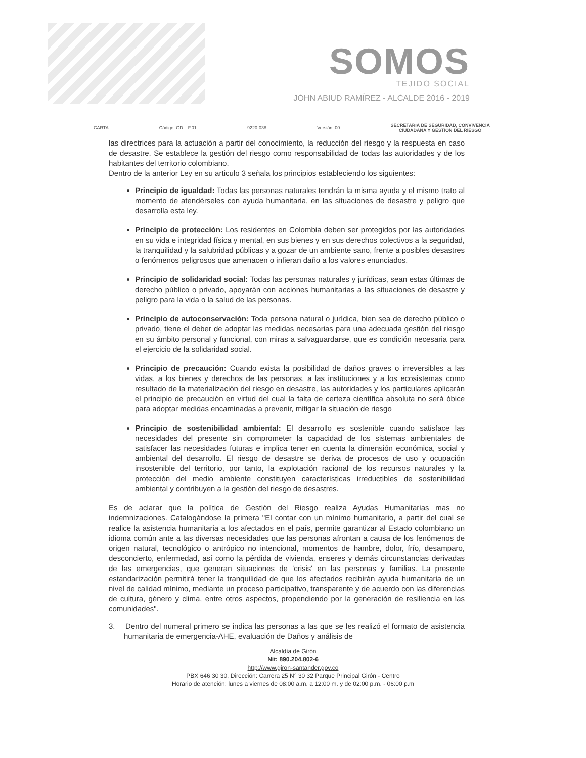SOMOS
TEJIDO SOCIAL
JOHN ABIUD RAMÍREZ - ALCALDE 2016 - 2019
CARTA Código: GD – F.01 9220-038 Versión: 00 SECRETARIA DE SEGURIDAD, CONVIVENCIA
CIUDADANA Y GESTION DEL RIESGO
las directrices para la actuación a partir del conocimiento, la reducción del riesgo y la respuesta en caso de desastre. Se establece la gestión del riesgo como responsabilidad de todas las autoridades y de los habitantes del territorio colombiano.
Dentro de la anterior Ley en su articulo 3 señala los principios estableciendo los siguientes:
Principio de igualdad: Todas las personas naturales tendrán la misma ayuda y el mismo trato al momento de atendérseles con ayuda humanitaria, en las situaciones de desastre y peligro que desarrolla esta ley.
Principio de protección: Los residentes en Colombia deben ser protegidos por las autoridades en su vida e integridad física y mental, en sus bienes y en sus derechos colectivos a la seguridad, la tranquilidad y la salubridad públicas y a gozar de un ambiente sano, frente a posibles desastres o fenómenos peligrosos que amenacen o infieran daño a los valores enunciados.
Principio de solidaridad social: Todas las personas naturales y jurídicas, sean estas últimas de derecho público o privado, apoyarán con acciones humanitarias a las situaciones de desastre y peligro para la vida o la salud de las personas.
Principio de autoconservación: Toda persona natural o jurídica, bien sea de derecho público o privado, tiene el deber de adoptar las medidas necesarias para una adecuada gestión del riesgo en su ámbito personal y funcional, con miras a salvaguardarse, que es condición necesaria para el ejercicio de la solidaridad social.
Principio de precaución: Cuando exista la posibilidad de daños graves o irreversibles a las vidas, a los bienes y derechos de las personas, a las instituciones y a los ecosistemas como resultado de la materialización del riesgo en desastre, las autoridades y los particulares aplicarán el principio de precaución en virtud del cual la falta de certeza científica absoluta no será óbice para adoptar medidas encaminadas a prevenir, mitigar la situación de riesgo
Principio de sostenibilidad ambiental: El desarrollo es sostenible cuando satisface las necesidades del presente sin comprometer la capacidad de los sistemas ambientales de satisfacer las necesidades futuras e implica tener en cuenta la dimensión económica, social y ambiental del desarrollo. El riesgo de desastre se deriva de procesos de uso y ocupación insostenible del territorio, por tanto, la explotación racional de los recursos naturales y la protección del medio ambiente constituyen características irreductibles de sostenibilidad ambiental y contribuyen a la gestión del riesgo de desastres.
Es de aclarar que la política de Gestión del Riesgo realiza Ayudas Humanitarias mas no indemnizaciones. Catalogándose la primera "El contar con un mínimo humanitario, a partir del cual se realice la asistencia humanitaria a los afectados en el país, permite garantizar al Estado colombiano un idioma común ante a las diversas necesidades que las personas afrontan a causa de los fenómenos de origen natural, tecnológico o antrópico no intencional, momentos de hambre, dolor, frío, desamparo, desconcierto, enfermedad, así como la pérdida de vivienda, enseres y demás circunstancias derivadas de las emergencias, que generan situaciones de 'crisis' en las personas y familias. La presente estandarización permitirá tener la tranquilidad de que los afectados recibirán ayuda humanitaria de un nivel de calidad mínimo, mediante un proceso participativo, transparente y de acuerdo con las diferencias de cultura, género y clima, entre otros aspectos, propendiendo por la generación de resiliencia en las comunidades".
3. Dentro del numeral primero se indica las personas a las que se les realizó el formato de asistencia humanitaria de emergencia-AHE, evaluación de Daños y análisis de
Alcaldía de Girón
Nit: 890.204.802-6
http://www.giron-santander.gov.co
PBX 646 30 30, Dirección: Carrera 25 N° 30 32 Parque Principal Girón - Centro
Horario de atención: lunes a viernes de 08:00 a.m. a 12:00 m. y de 02:00 p.m. - 06:00 p.m